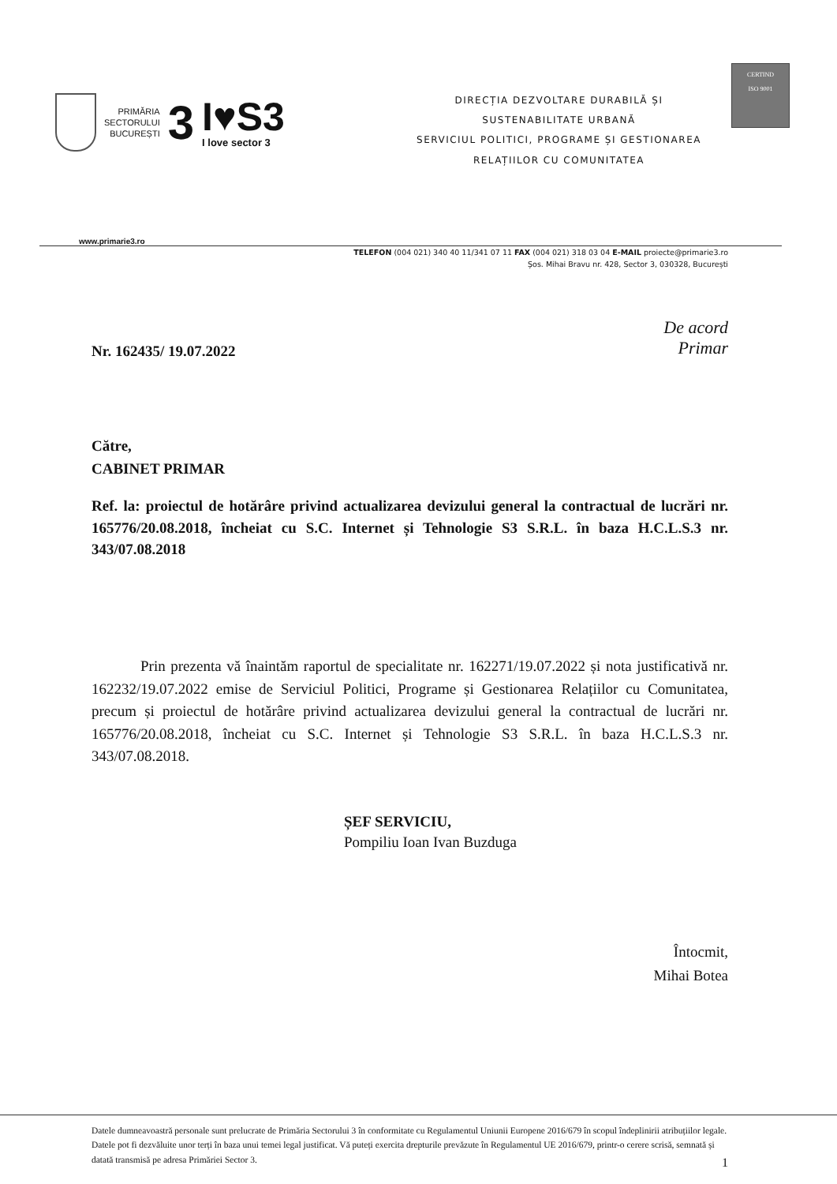PRIMĂRIA
SECTORULUI
BUCUREȘTI
3
I♥S3
I love sector 3
DIRECȚIA DEZVOLTARE DURABILĂ ȘI
SUSTENABILITATE URBANĂ
SERVICIUL POLITICI, PROGRAME ȘI GESTIONAREA
RELAȚIILOR CU COMUNITATEA
CERTIND
ISO 9001
www.primarie3.ro
TELEFON (004 021) 340 40 11/341 07 11 FAX (004 021) 318 03 04 E-MAIL proiecte@primarie3.ro
Șos. Mihai Bravu nr. 428, Sector 3, 030328, București
De acord
Primar
Nr. 162435/ 19.07.2022
Către,
CABINET PRIMAR
Ref. la: proiectul de hotărâre privind actualizarea devizului general la contractual de lucrări nr. 165776/20.08.2018, încheiat cu S.C. Internet și Tehnologie S3 S.R.L. în baza H.C.L.S.3 nr. 343/07.08.2018
Prin prezenta vă înaintăm raportul de specialitate nr. 162271/19.07.2022 și nota justificativă nr. 162232/19.07.2022 emise de Serviciul Politici, Programe și Gestionarea Relațiilor cu Comunitatea, precum și proiectul de hotărâre privind actualizarea devizului general la contractual de lucrări nr. 165776/20.08.2018, încheiat cu S.C. Internet și Tehnologie S3 S.R.L. în baza H.C.L.S.3 nr. 343/07.08.2018.
ȘEF SERVICIU,
Pompiliu Ioan Ivan Buzduga
Întocmit,
Mihai Botea
Datele dumneavoastră personale sunt prelucrate de Primăria Sectorului 3 în conformitate cu Regulamentul Uniunii Europene 2016/679 în scopul îndeplinirii atribuțiilor legale. Datele pot fi dezvăluite unor terți în baza unui temei legal justificat. Vă puteți exercita drepturile prevăzute în Regulamentul UE 2016/679, printr-o cerere scrisă, semnată și datată transmisă pe adresa Primăriei Sector 3. 1